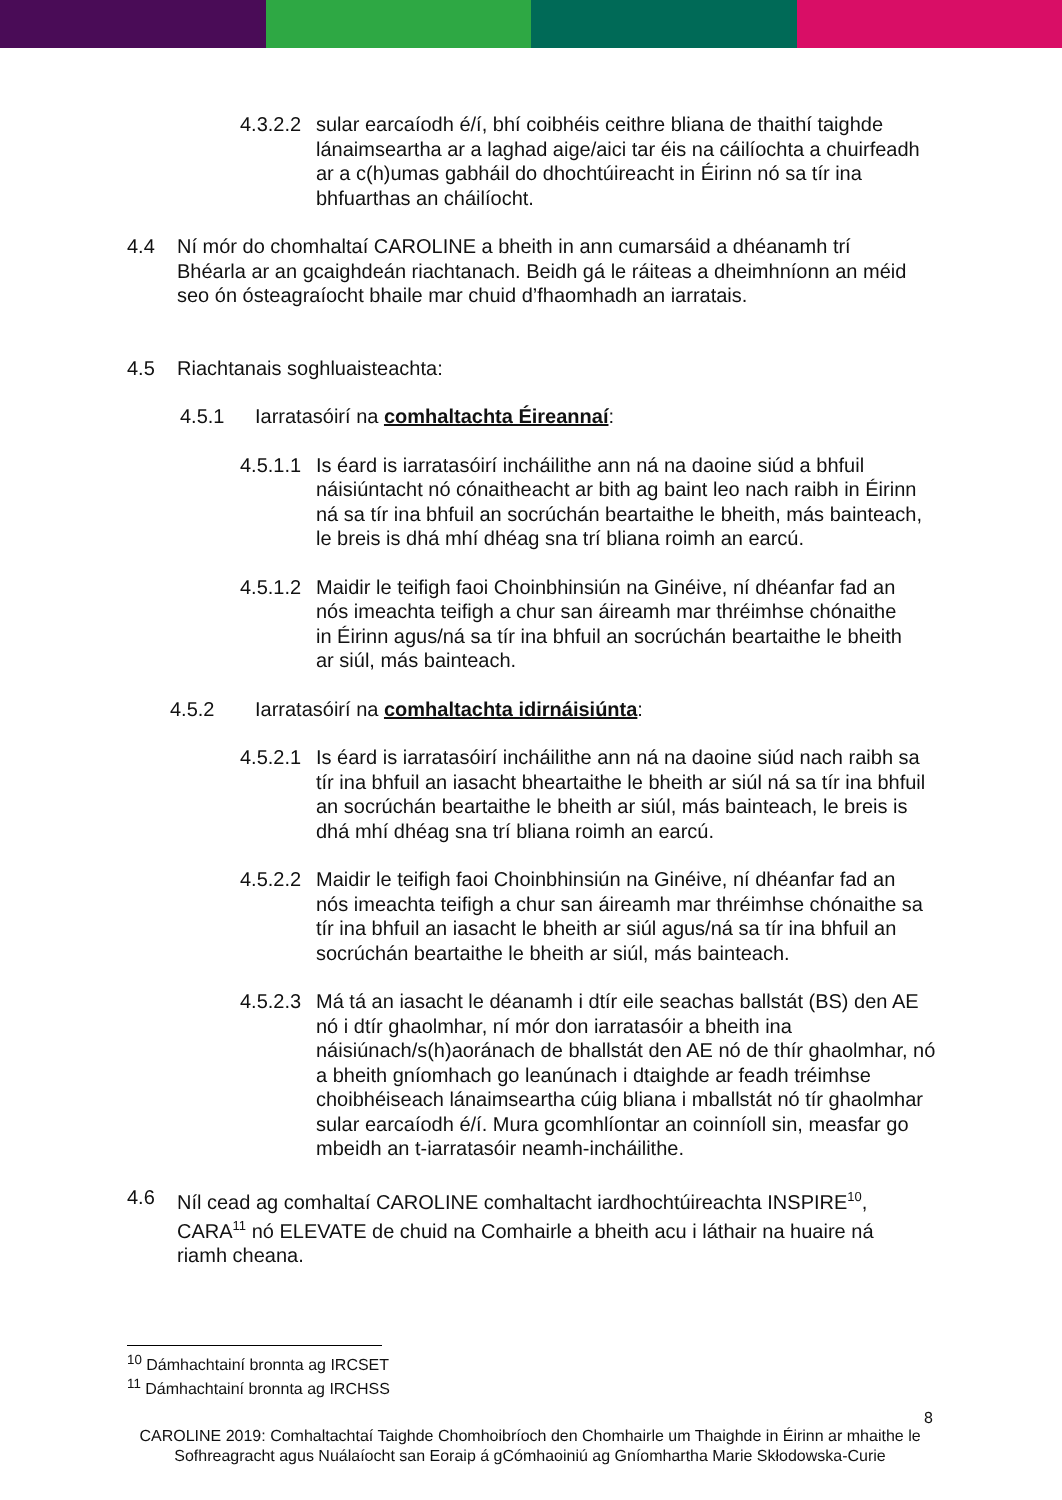4.3.2.2
sular earcaíodh é/í, bhí coibhéis ceithre bliana de thaithí taighde lánaimseartha ar a laghad aige/aici tar éis na cáilíochta a chuirfeadh ar a c(h)umas gabháil do dhochtúireacht in Éirinn nó sa tír ina bhfuarthas an cháilíocht.
4.4 Ní mór do chomhaltaí CAROLINE a bheith in ann cumarsáid a dhéanamh trí Bhéarla ar an gcaighdeán riachtanach. Beidh gá le ráiteas a dheimhníonn an méid seo ón ósteagraíocht bhaile mar chuid d’fhaomhadh an iarratais.
4.5 Riachtanais soghluaisteachta:
4.5.1 Iarratasóirí na comhaltachta Éireannaí:
4.5.1.1
Is éard is iarratasóirí incháilithe ann ná na daoine siúd a bhfuil náisiúntacht nó cónaitheacht ar bith ag baint leo nach raibh in Éirinn ná sa tír ina bhfuil an socrúchán beartaithe le bheith, más bainteach, le breis is dhá mhí dhéag sna trí bliana roimh an earcú.
4.5.1.2
Maidir le teifigh faoi Choinbhinsiún na Ginéive, ní dhéanfar fad an nós imeachta teifigh a chur san áireamh mar thréimhse chónaithe in Éirinn agus/ná sa tír ina bhfuil an socrúchán beartaithe le bheith ar siúl, más bainteach.
4.5.2 Iarratasóirí na comhaltachta idirnáisiúnta:
4.5.2.1
Is éard is iarratasóirí incháilithe ann ná na daoine siúd nach raibh sa tír ina bhfuil an iasacht bheartaithe le bheith ar siúl ná sa tír ina bhfuil an socrúchán beartaithe le bheith ar siúl, más bainteach, le breis is dhá mhí dhéag sna trí bliana roimh an earcú.
4.5.2.2
Maidir le teifigh faoi Choinbhinsiún na Ginéive, ní dhéanfar fad an nós imeachta teifigh a chur san áireamh mar thréimhse chónaithe sa tír ina bhfuil an iasacht le bheith ar siúl agus/ná sa tír ina bhfuil an socrúchán beartaithe le bheith ar siúl, más bainteach.
4.5.2.3
Má tá an iasacht le déanamh i dtír eile seachas ballstát (BS) den AE nó i dtír ghaolmhar, ní mór don iarratasóir a bheith ina náisiúnach/s(h)aoránach de bhallstát den AE nó de thír ghaolmhar, nó a bheith gníomhach go leanúnach i dtaighde ar feadh tréimhse choibhéiseach lánaimseartha cúig bliana i mballstát nó tír ghaolmhar sular earcaíodh é/í. Mura gcomhlíontar an coinníoll sin, measfar go mbeidh an t-iarratasóir neamh-incháilithe.
4.6 Níl cead ag comhaltaí CAROLINE comhaltacht iardhochtúireachta INSPIRE<sup>10</sup>, CARA<sup>11</sup> nó ELEVATE de chuid na Comhairle a bheith acu i láthair na huaire ná riamh cheana.
<sup>10</sup> Dámhachtainí bronnta ag IRCSET
<sup>11</sup> Dámhachtainí bronnta ag IRCHSS
8
CAROLINE 2019: Comhaltachtaí Taighde Chomhoibríoch den Chomhairle um Thaighde in Éirinn ar mhaithe le Sofhreagracht agus Nuálaíocht san Eoraip á gCómhaoiniú ag Gníomhartha Marie Skłodowska-Curie